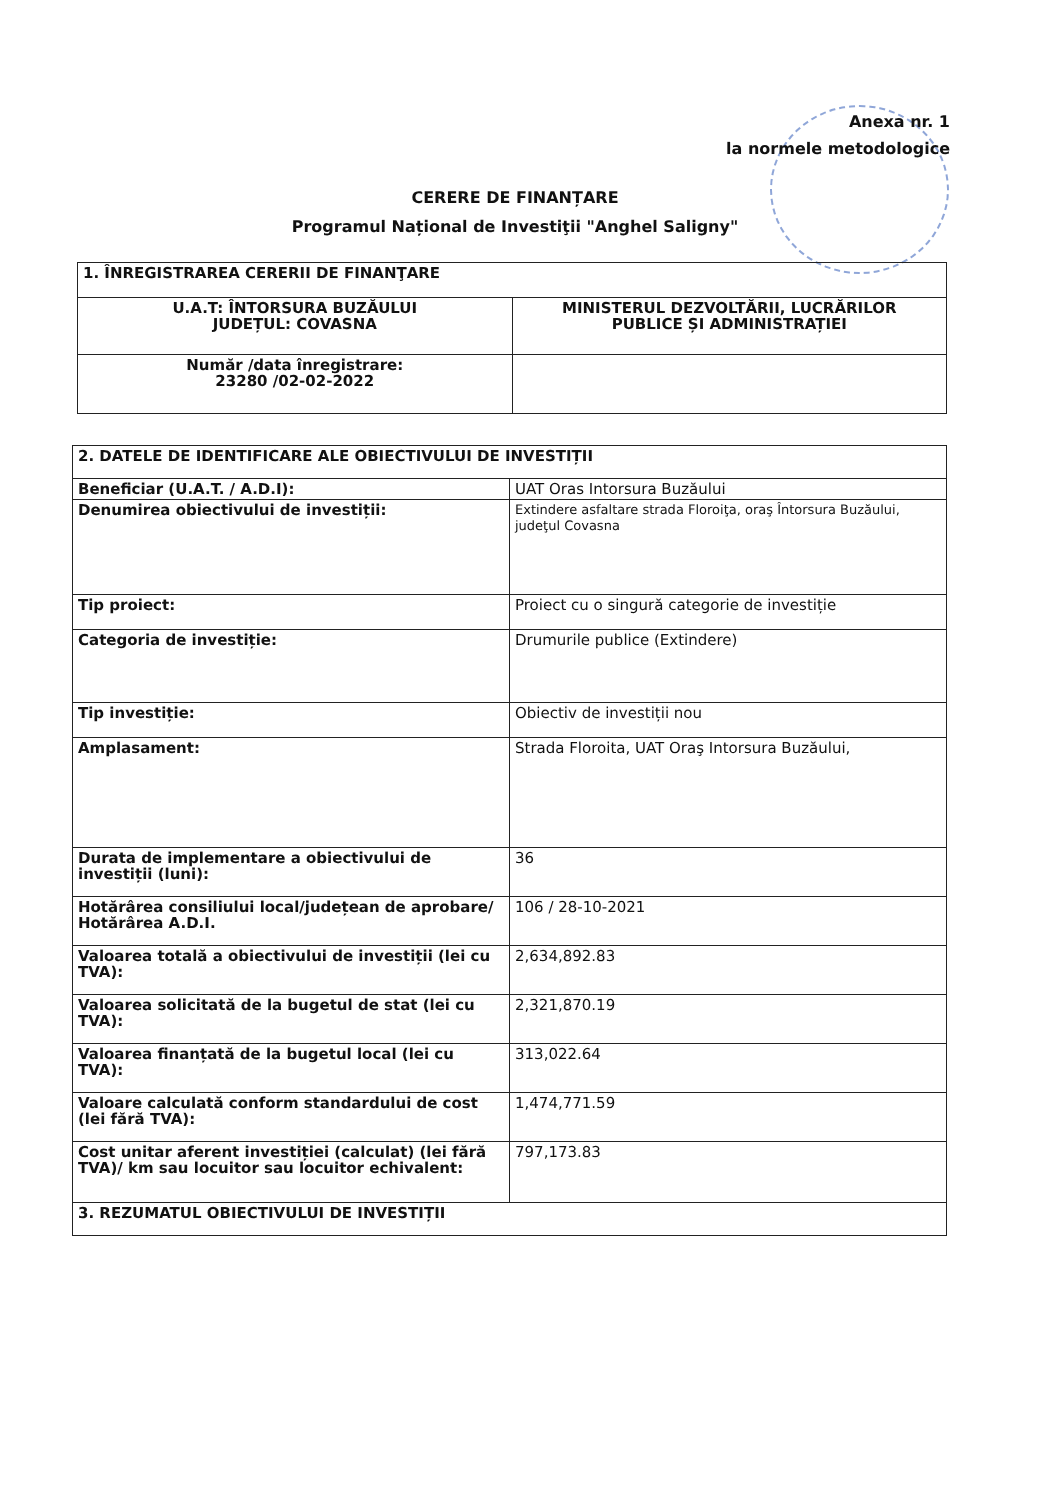Anexa nr. 1
la normele metodologice
CERERE DE FINANȚARE
Programul Național de Investiţii "Anghel Saligny"
| 1. ÎNREGISTRAREA CERERII DE FINANŢARE | |
| U.A.T: ÎNTORSURA BUZĂULUI JUDEȚUL: COVASNA | MINISTERUL DEZVOLTĂRII, LUCRĂRILOR PUBLICE ȘI ADMINISTRAȚIEI |
| Număr /data înregistrare: 23280 /02-02-2022 | |
| 2. DATELE DE IDENTIFICARE ALE OBIECTIVULUI DE INVESTIȚII | |
| Beneficiar (U.A.T. / A.D.I): | UAT Oras Intorsura Buzăului |
| Denumirea obiectivului de investiții: | Extindere asfaltare strada Floroiţa, oraş Întorsura Buzăului, judeţul Covasna |
| Tip proiect: | Proiect cu o singură categorie de investiție |
| Categoria de investiție: | Drumurile publice (Extindere) |
| Tip investiție: | Obiectiv de investiții nou |
| Amplasament: | Strada Floroita, UAT Oraş Intorsura Buzăului, |
| Durata de implementare a obiectivului de investiții (luni): | 36 |
| Hotărârea consiliului local/județean de aprobare/ Hotărârea A.D.I. | 106 / 28-10-2021 |
| Valoarea totală a obiectivului de investiții (lei cu TVA): | 2,634,892.83 |
| Valoarea solicitată de la bugetul de stat (lei cu TVA): | 2,321,870.19 |
| Valoarea finanțată de la bugetul local (lei cu TVA): | 313,022.64 |
| Valoare calculată conform standardului de cost (lei fără TVA): | 1,474,771.59 |
| Cost unitar aferent investiției (calculat) (lei fără TVA)/ km sau locuitor sau locuitor echivalent: | 797,173.83 |
| 3. REZUMATUL OBIECTIVULUI DE INVESTIȚII | |